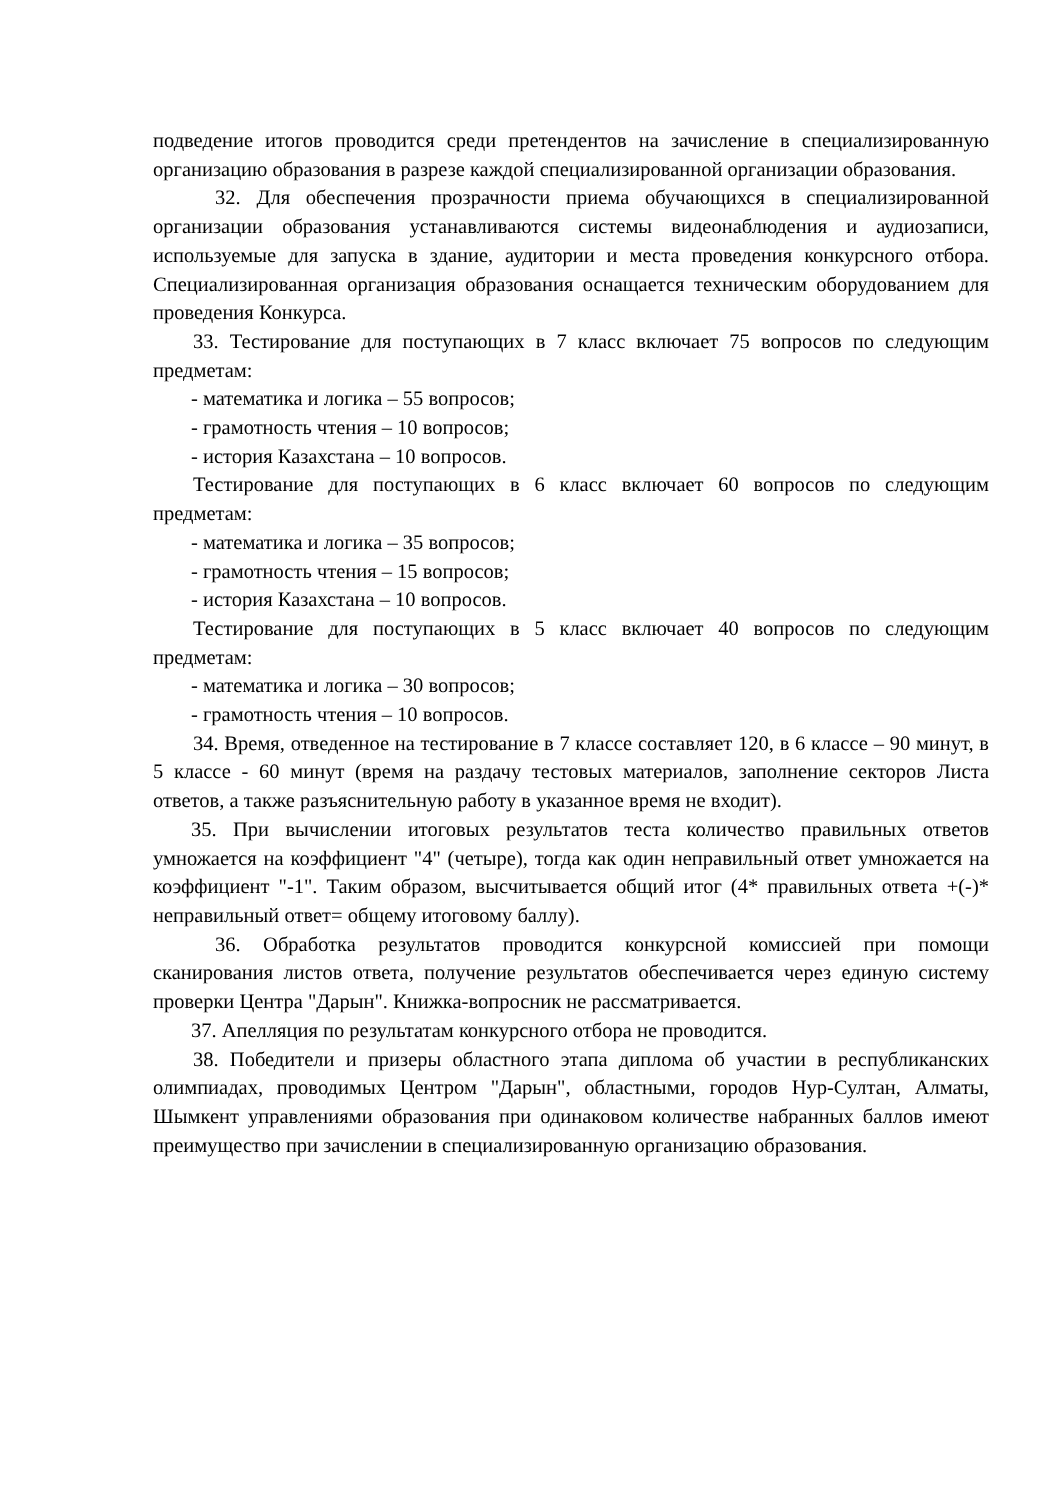подведение итогов проводится среди претендентов на зачисление в специализированную организацию образования в разрезе каждой специализированной организации образования.
32. Для обеспечения прозрачности приема обучающихся в специализированной организации образования устанавливаются системы видеонаблюдения и аудиозаписи, используемые для запуска в здание, аудитории и места проведения конкурсного отбора. Специализированная организация образования оснащается техническим оборудованием для проведения Конкурса.
33. Тестирование для поступающих в 7 класс включает 75 вопросов по следующим предметам:
- математика и логика – 55 вопросов;
- грамотность чтения – 10 вопросов;
- история Казахстана – 10 вопросов.
Тестирование для поступающих в 6 класс включает 60 вопросов по следующим предметам:
- математика и логика – 35 вопросов;
- грамотность чтения – 15 вопросов;
- история Казахстана – 10 вопросов.
Тестирование для поступающих в 5 класс включает 40 вопросов по следующим предметам:
- математика и логика – 30 вопросов;
- грамотность чтения – 10 вопросов.
34. Время, отведенное на тестирование в 7 классе составляет 120, в 6 классе – 90 минут, в 5 классе - 60 минут (время на раздачу тестовых материалов, заполнение секторов Листа ответов, а также разъяснительную работу в указанное время не входит).
35. При вычислении итоговых результатов теста количество правильных ответов умножается на коэффициент "4" (четыре), тогда как один неправильный ответ умножается на коэффициент "-1". Таким образом, высчитывается общий итог (4* правильных ответа +(-)* неправильный ответ= общему итоговому баллу).
36. Обработка результатов проводится конкурсной комиссией при помощи сканирования листов ответа, получение результатов обеспечивается через единую систему проверки Центра "Дарын". Книжка-вопросник не рассматривается.
37. Апелляция по результатам конкурсного отбора не проводится.
38. Победители и призеры областного этапа диплома об участии в республиканских олимпиадах, проводимых Центром "Дарын", областными, городов Нур-Султан, Алматы, Шымкент управлениями образования при одинаковом количестве набранных баллов имеют преимущество при зачислении в специализированную организацию образования.